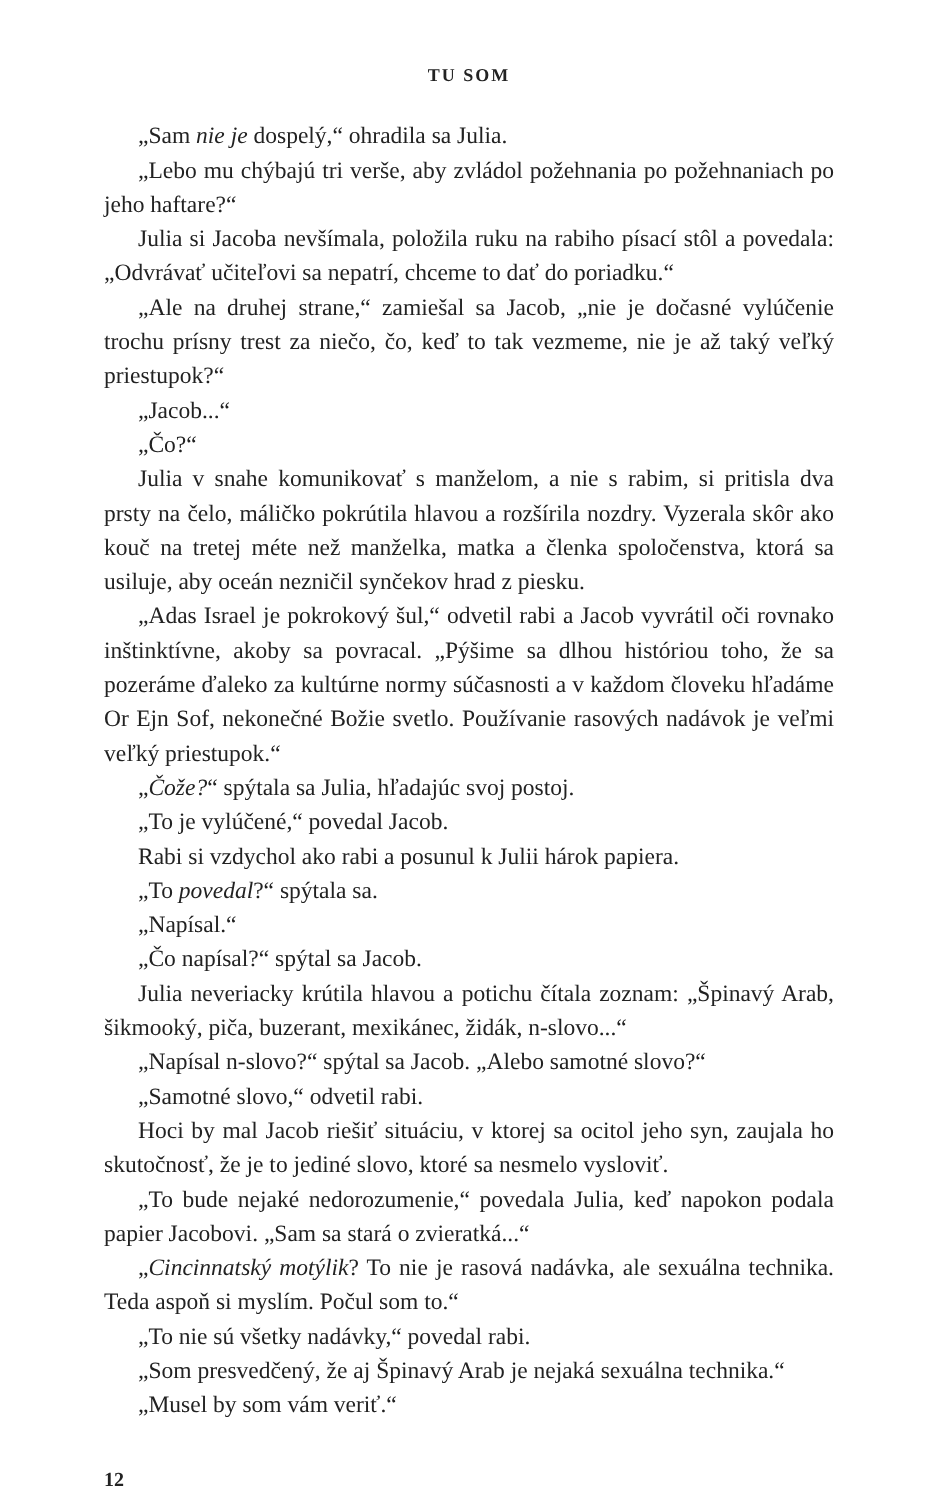TU SOM
„Sam nie je dospelý,“ ohradila sa Julia.
„Lebo mu chýbajú tri verše, aby zvládol požehnania po požehnaniach po jeho haftare?“
Julia si Jacoba nevšímala, položila ruku na rabiho písací stôl a povedala: „Odvrávať učiteľovi sa nepatrí, chceme to dať do poriadku.“
„Ale na druhej strane,“ zamiešal sa Jacob, „nie je dočasné vylúčenie trochu prísny trest za niečo, čo, keď to tak vezmeme, nie je až taký veľký priestupok?“
„Jacob...“
„Čo?“
Julia v snahe komunikovať s manželom, a nie s rabim, si pritisla dva prsty na čelo, máličko pokrútila hlavou a rozšírila nozdry. Vyzerala skôr ako kouč na tretej méte než manželka, matka a členka spoločenstva, ktorá sa usiluje, aby oceán nezničil synčekov hrad z piesku.
„Adas Israel je pokrokový šul,“ odvetil rabi a Jacob vyvrátil oči rovnako inštinktívne, akoby sa povracal. „Pýšime sa dlhou históriou toho, že sa pozeráme ďaleko za kultúrne normy súčasnosti a v každom človeku hľadáme Or Ejn Sof, nekonečné Božie svetlo. Používanie rasových nadávok je veľmi veľký priestupok.“
„Čože?“ spýtala sa Julia, hľadajúc svoj postoj.
„To je vylúčené,“ povedal Jacob.
Rabi si vzdychol ako rabi a posunul k Julii hárok papiera.
„To povedal?“ spýtala sa.
„Napísal.“
„Čo napísal?“ spýtal sa Jacob.
Julia neveriacky krútila hlavou a potichu čítala zoznam: „Špinavý Arab, šikmooký, piča, buzerant, mexikánec, židák, n-slovo...“
„Napísal n-slovo?“ spýtal sa Jacob. „Alebo samotné slovo?“
„Samotné slovo,“ odvetil rabi.
Hoci by mal Jacob riešiť situáciu, v ktorej sa ocitol jeho syn, zaujala ho skutočnosť, že je to jediné slovo, ktoré sa nesmelo vysloviť.
„To bude nejaké nedorozumenie,“ povedala Julia, keď napokon podala papier Jacobovi. „Sam sa stará o zvieratká...“
„Cincinnatský motýlik? To nie je rasová nadávka, ale sexuálna technika. Teda aspoň si myslím. Počul som to.“
„To nie sú všetky nadávky,“ povedal rabi.
„Som presvedčený, že aj Špinavý Arab je nejaká sexuálna technika.“
„Musel by som vám veriť.“
12